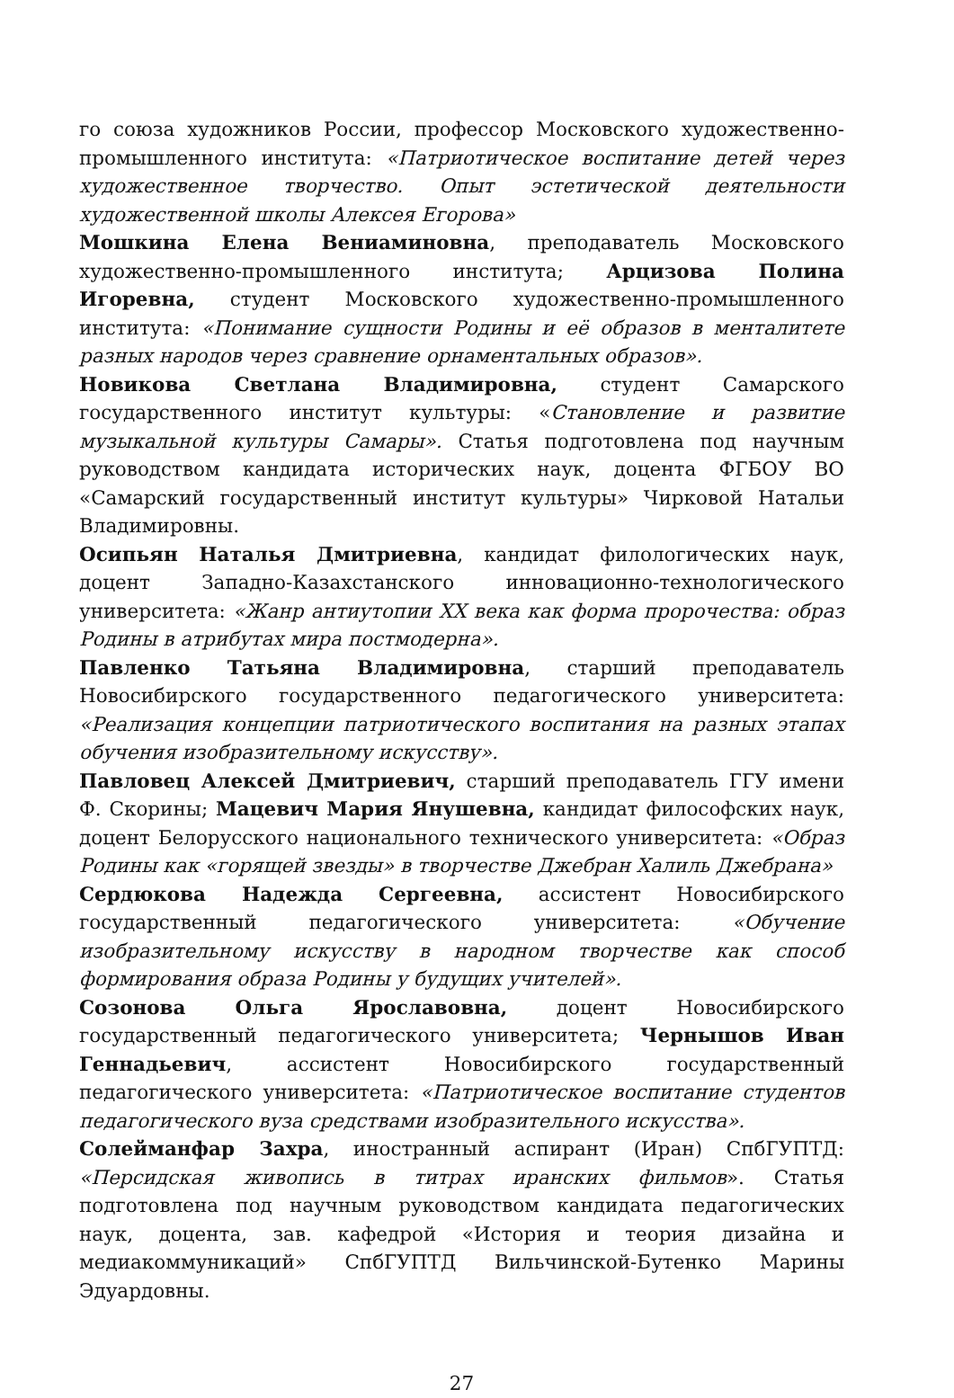го союза художников России, профессор Московского художественно-промышленного института: «Патриотическое воспитание детей через художественное творчество. Опыт эстетической деятельности художественной школы Алексея Егорова»
Мошкина Елена Вениаминовна, преподаватель Московского художественно-промышленного института; Арцизова Полина Игоревна, студент Московского художественно-промышленного института: «Понимание сущности Родины и её образов в менталитете разных народов через сравнение орнаментальных образов».
Новикова Светлана Владимировна, студент Самарского государственного институт культуры: «Становление и развитие музыкальной культуры Самары». Статья подготовлена под научным руководством кандидата исторических наук, доцента ФГБОУ ВО «Самарский государственный институт культуры» Чирковой Натальи Владимировны.
Осипьян Наталья Дмитриевна, кандидат филологических наук, доцент Западно-Казахстанского инновационно-технологического университета: «Жанр антиутопии XX века как форма пророчества: образ Родины в атрибутах мира постмодерна».
Павленко Татьяна Владимировна, старший преподаватель Новосибирского государственного педагогического университета: «Реализация концепции патриотического воспитания на разных этапах обучения изобразительному искусству».
Павловец Алексей Дмитриевич, старший преподаватель ГГУ имени Ф. Скорины; Мацевич Мария Янушевна, кандидат философских наук, доцент Белорусского национального технического университета: «Образ Родины как «горящей звезды» в творчестве Джебран Халиль Джебрана»
Сердюкова Надежда Сергеевна, ассистент Новосибирского государственный педагогического университета: «Обучение изобразительному искусству в народном творчестве как способ формирования образа Родины у будущих учителей».
Созонова Ольга Ярославовна, доцент Новосибирского государственный педагогического университета; Чернышов Иван Геннадьевич, ассистент Новосибирского государственный педагогического университета: «Патриотическое воспитание студентов педагогического вуза средствами изобразительного искусства».
Солейманфар Захра, иностранный аспирант (Иран) СпбГУПТД: «Персидская живопись в титрах иранских фильмов». Статья подготовлена под научным руководством кандидата педагогических наук, доцента, зав. кафедрой «История и теория дизайна и медиакоммуникаций» СпбГУПТД Вильчинской-Бутенко Марины Эдуардовны.
27